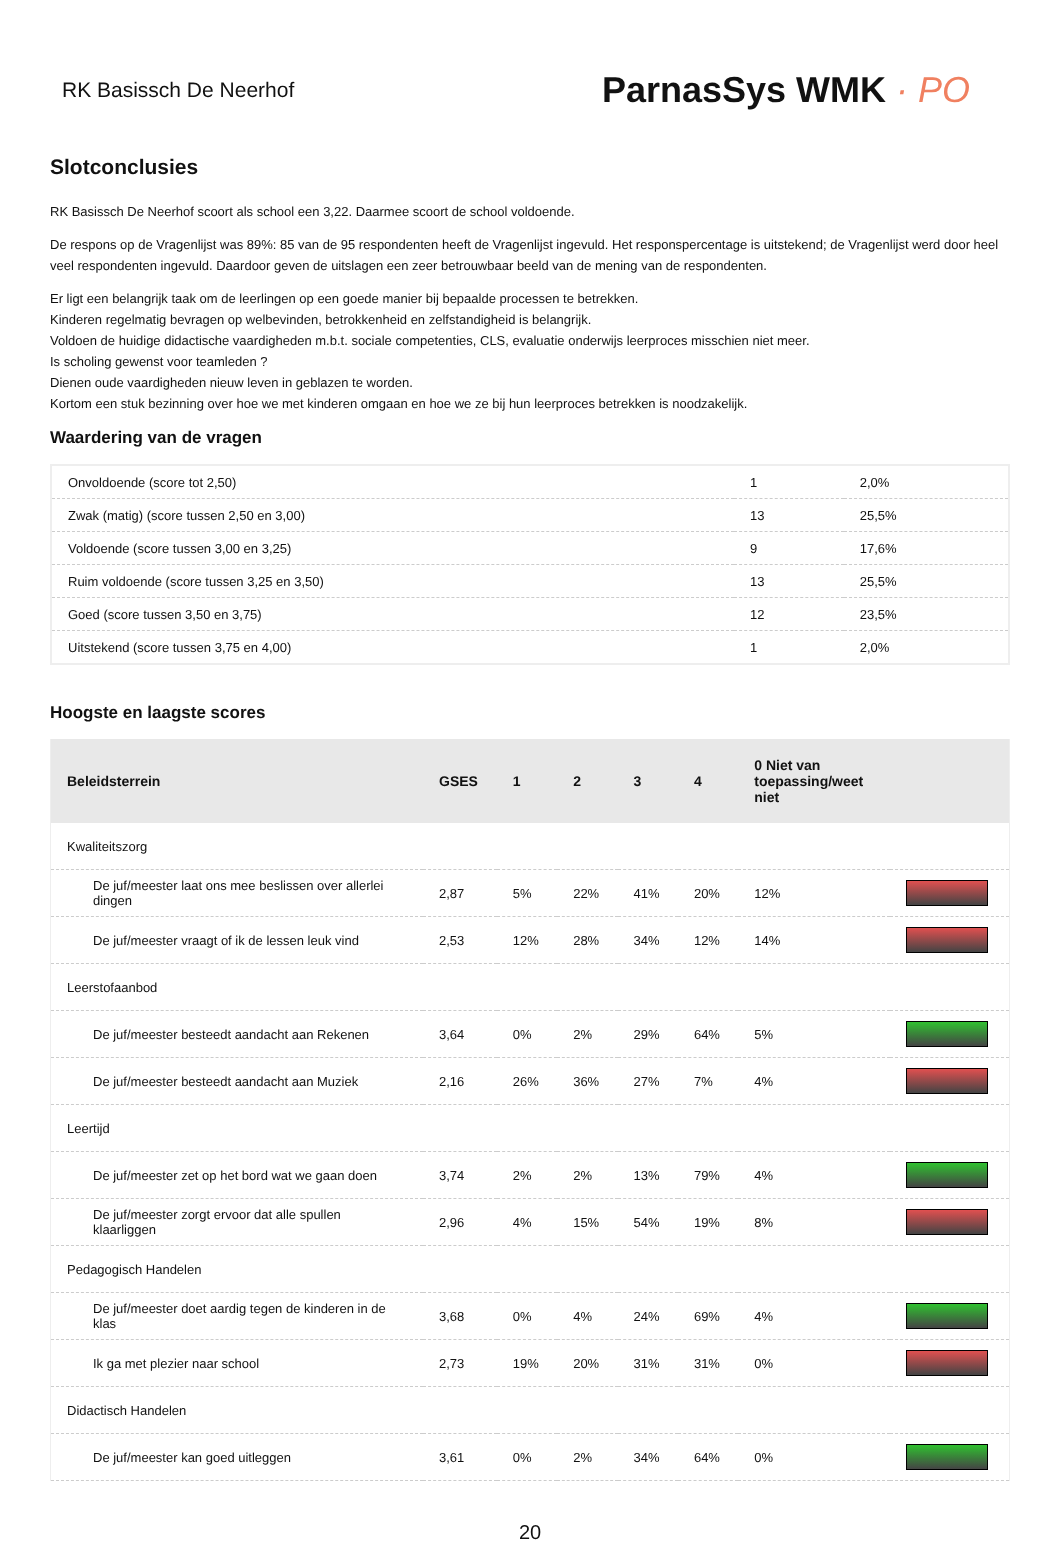RK Basissch De Neerhof
ParnasSys WMK · PO
Slotconclusies
RK Basissch De Neerhof scoort als school een 3,22. Daarmee scoort de school voldoende.
De respons op de Vragenlijst was 89%: 85 van de 95 respondenten heeft de Vragenlijst ingevuld. Het responspercentage is uitstekend; de Vragenlijst werd door heel veel respondenten ingevuld. Daardoor geven de uitslagen een zeer betrouwbaar beeld van de mening van de respondenten.
Er ligt een belangrijk taak om de leerlingen op een goede manier bij bepaalde processen te betrekken.
Kinderen regelmatig bevragen op welbevinden, betrokkenheid en zelfstandigheid is belangrijk.
Voldoen de huidige didactische vaardigheden m.b.t. sociale competenties, CLS, evaluatie onderwijs leerproces misschien niet meer.
Is scholing gewenst voor teamleden ?
Dienen oude vaardigheden nieuw leven in geblazen te worden.
Kortom een stuk bezinning over hoe we met kinderen omgaan en hoe we ze bij hun leerproces betrekken is noodzakelijk.
Waardering van de vragen
| Onvoldoende (score tot 2,50) | 1 | 2,0% |
| Zwak (matig) (score tussen 2,50 en 3,00) | 13 | 25,5% |
| Voldoende (score tussen 3,00 en 3,25) | 9 | 17,6% |
| Ruim voldoende (score tussen 3,25 en 3,50) | 13 | 25,5% |
| Goed (score tussen 3,50 en 3,75) | 12 | 23,5% |
| Uitstekend (score tussen 3,75 en 4,00) | 1 | 2,0% |
Hoogste en laagste scores
| Beleidsterrein | GSES | 1 | 2 | 3 | 4 | 0 Niet van toepassing/weet niet | |
| --- | --- | --- | --- | --- | --- | --- | --- |
| Kwaliteitszorg | | | | | | | |
| De juf/meester laat ons mee beslissen over allerlei dingen | 2,87 | 5% | 22% | 41% | 20% | 12% | |
| De juf/meester vraagt of ik de lessen leuk vind | 2,53 | 12% | 28% | 34% | 12% | 14% | |
| Leerstofaanbod | | | | | | | |
| De juf/meester besteedt aandacht aan Rekenen | 3,64 | 0% | 2% | 29% | 64% | 5% | |
| De juf/meester besteedt aandacht aan Muziek | 2,16 | 26% | 36% | 27% | 7% | 4% | |
| Leertijd | | | | | | | |
| De juf/meester zet op het bord wat we gaan doen | 3,74 | 2% | 2% | 13% | 79% | 4% | |
| De juf/meester zorgt ervoor dat alle spullen klaarliggen | 2,96 | 4% | 15% | 54% | 19% | 8% | |
| Pedagogisch Handelen | | | | | | | |
| De juf/meester doet aardig tegen de kinderen in de klas | 3,68 | 0% | 4% | 24% | 69% | 4% | |
| Ik ga met plezier naar school | 2,73 | 19% | 20% | 31% | 31% | 0% | |
| Didactisch Handelen | | | | | | | |
| De juf/meester kan goed uitleggen | 3,61 | 0% | 2% | 34% | 64% | 0% | |
20